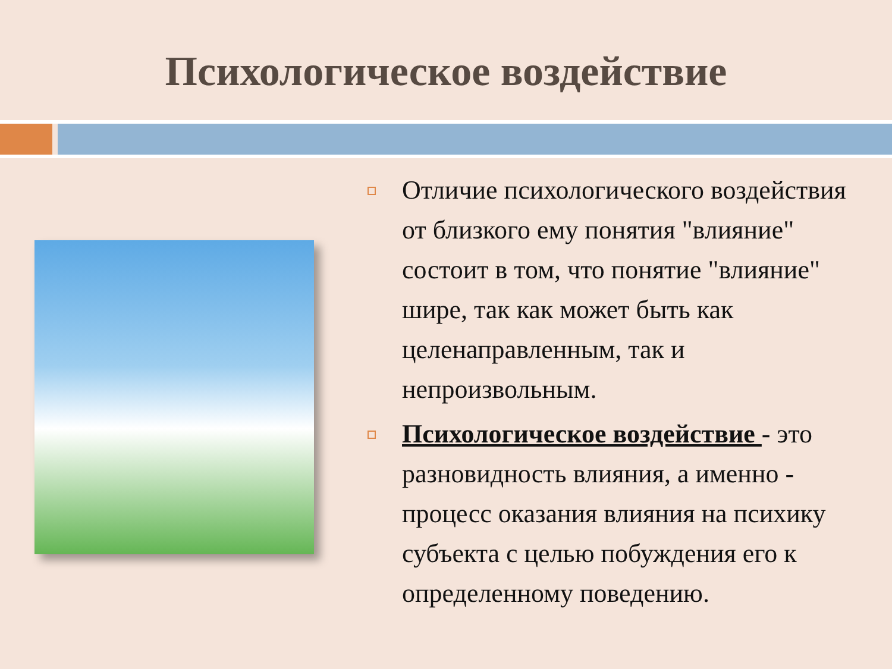Психологическое воздействие
Отличие психологического воздействия от близкого ему понятия "влияние" состоит в том, что понятие "влияние" шире, так как может быть как целенаправленным, так и непроизвольным.
Психологическое воздействие - это разновидность влияния, а именно - процесс оказания влияния на психику субъекта с целью побуждения его к определенному поведению.